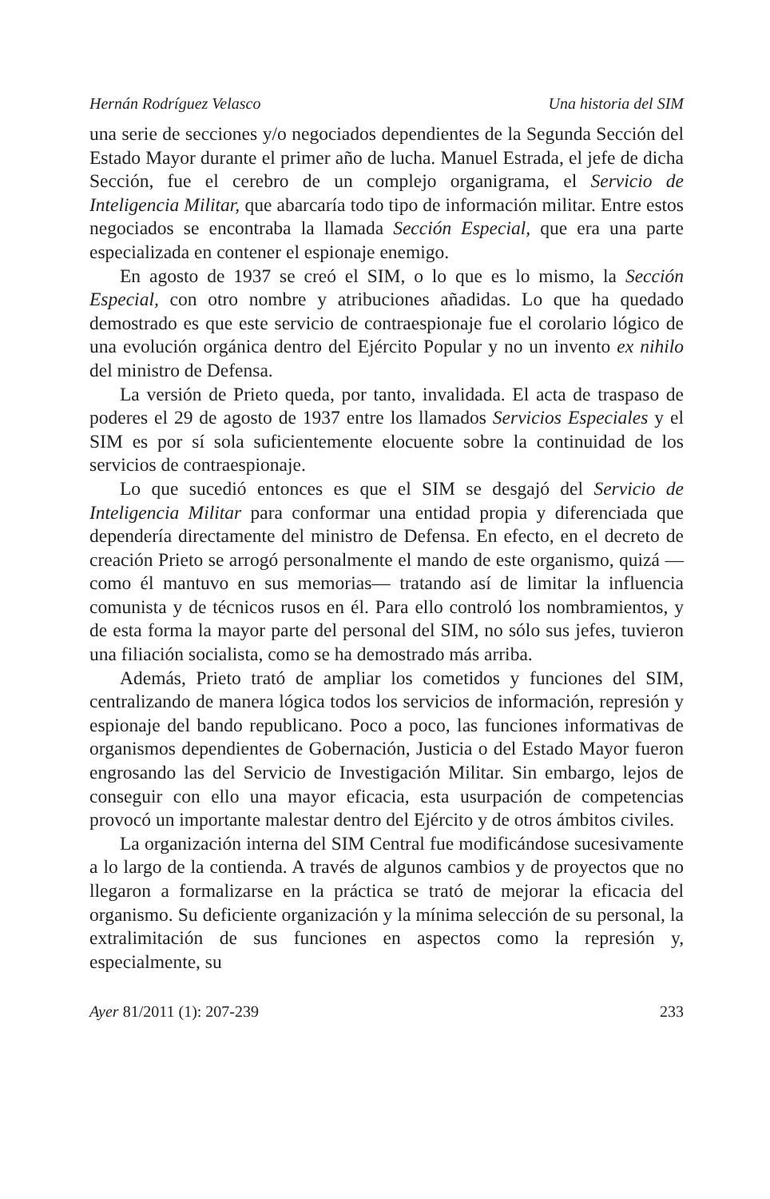Hernán Rodríguez Velasco Una historia del SIM
una serie de secciones y/o negociados dependientes de la Segunda Sección del Estado Mayor durante el primer año de lucha. Manuel Estrada, el jefe de dicha Sección, fue el cerebro de un complejo organigrama, el Servicio de Inteligencia Militar, que abarcaría todo tipo de información militar. Entre estos negociados se encontraba la llamada Sección Especial, que era una parte especializada en contener el espionaje enemigo.
En agosto de 1937 se creó el SIM, o lo que es lo mismo, la Sección Especial, con otro nombre y atribuciones añadidas. Lo que ha quedado demostrado es que este servicio de contraespionaje fue el corolario lógico de una evolución orgánica dentro del Ejército Popular y no un invento ex nihilo del ministro de Defensa.
La versión de Prieto queda, por tanto, invalidada. El acta de traspaso de poderes el 29 de agosto de 1937 entre los llamados Servicios Especiales y el SIM es por sí sola suficientemente elocuente sobre la continuidad de los servicios de contraespionaje.
Lo que sucedió entonces es que el SIM se desgajó del Servicio de Inteligencia Militar para conformar una entidad propia y diferenciada que dependería directamente del ministro de Defensa. En efecto, en el decreto de creación Prieto se arrogó personalmente el mando de este organismo, quizá —como él mantuvo en sus memorias— tratando así de limitar la influencia comunista y de técnicos rusos en él. Para ello controló los nombramientos, y de esta forma la mayor parte del personal del SIM, no sólo sus jefes, tuvieron una filiación socialista, como se ha demostrado más arriba.
Además, Prieto trató de ampliar los cometidos y funciones del SIM, centralizando de manera lógica todos los servicios de información, represión y espionaje del bando republicano. Poco a poco, las funciones informativas de organismos dependientes de Gobernación, Justicia o del Estado Mayor fueron engrosando las del Servicio de Investigación Militar. Sin embargo, lejos de conseguir con ello una mayor eficacia, esta usurpación de competencias provocó un importante malestar dentro del Ejército y de otros ámbitos civiles.
La organización interna del SIM Central fue modificándose sucesivamente a lo largo de la contienda. A través de algunos cambios y de proyectos que no llegaron a formalizarse en la práctica se trató de mejorar la eficacia del organismo. Su deficiente organización y la mínima selección de su personal, la extralimitación de sus funciones en aspectos como la represión y, especialmente, su
Ayer 81/2011 (1): 207-239 233